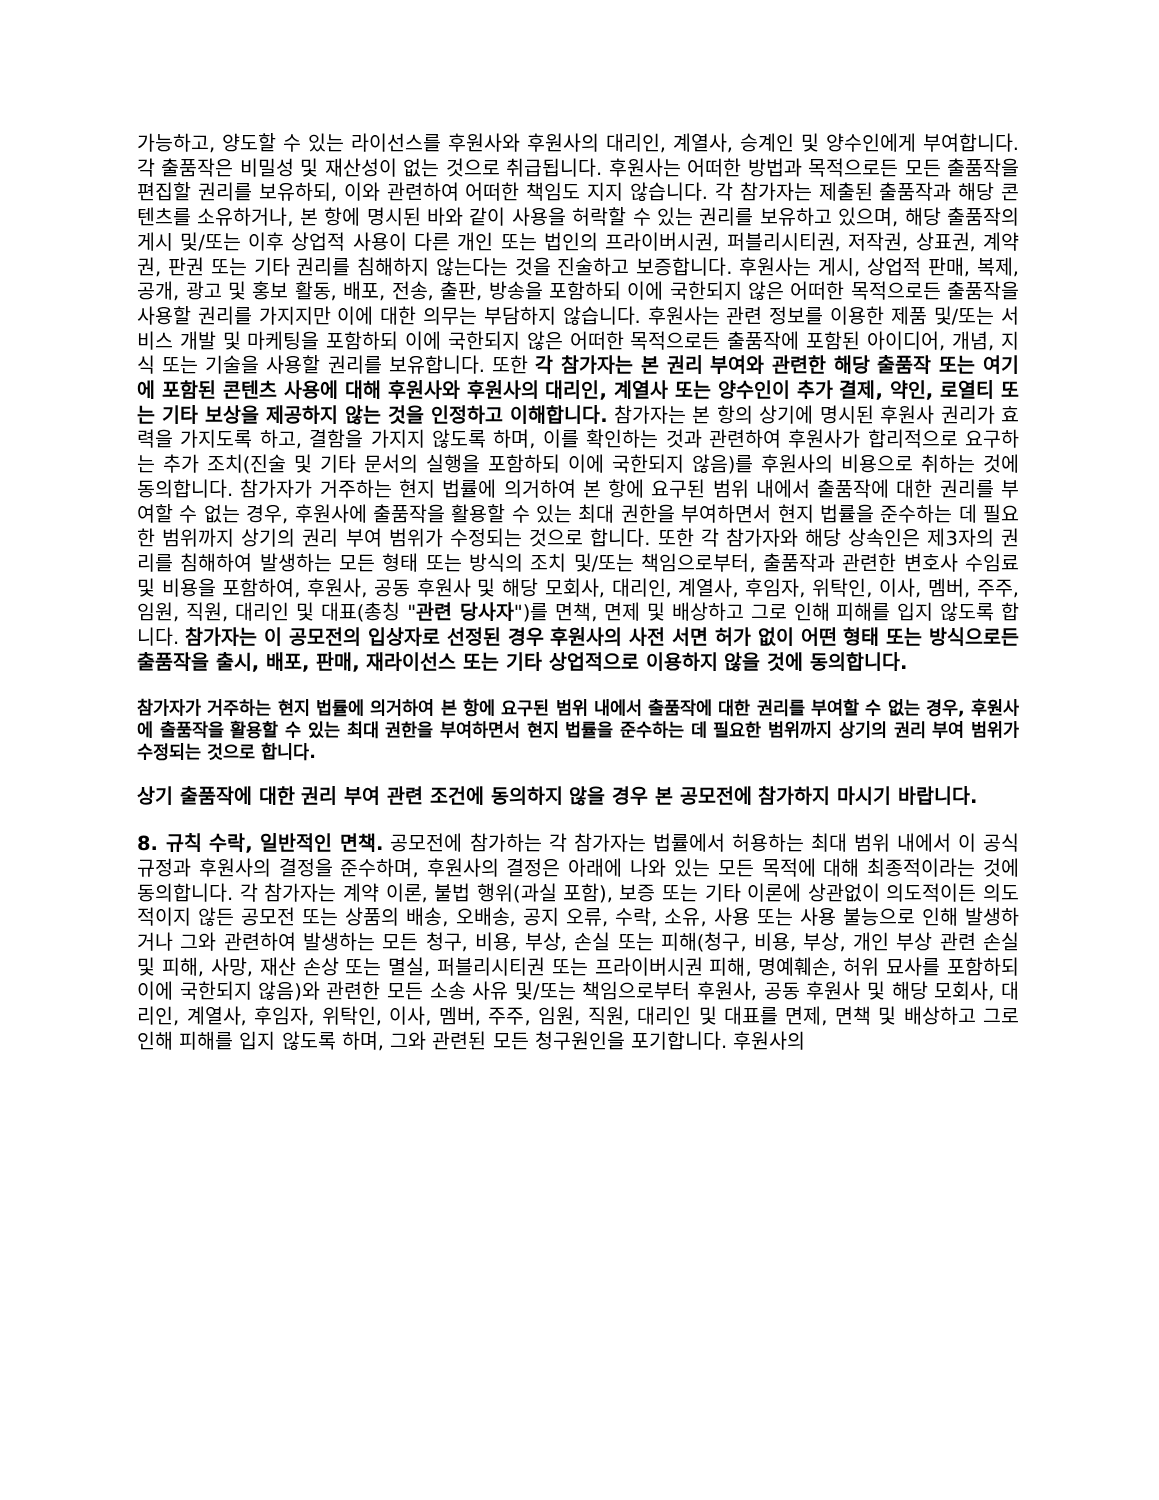가능하고, 양도할 수 있는 라이선스를 후원사와 후원사의 대리인, 계열사, 승계인 및 양수인에게 부여합니다. 각 출품작은 비밀성 및 재산성이 없는 것으로 취급됩니다. 후원사는 어떠한 방법과 목적으로든 모든 출품작을 편집할 권리를 보유하되, 이와 관련하여 어떠한 책임도 지지 않습니다. 각 참가자는 제출된 출품작과 해당 콘텐츠를 소유하거나, 본 항에 명시된 바와 같이 사용을 허락할 수 있는 권리를 보유하고 있으며, 해당 출품작의 게시 및/또는 이후 상업적 사용이 다른 개인 또는 법인의 프라이버시권, 퍼블리시티권, 저작권, 상표권, 계약권, 판권 또는 기타 권리를 침해하지 않는다는 것을 진술하고 보증합니다. 후원사는 게시, 상업적 판매, 복제, 공개, 광고 및 홍보 활동, 배포, 전송, 출판, 방송을 포함하되 이에 국한되지 않은 어떠한 목적으로든 출품작을 사용할 권리를 가지지만 이에 대한 의무는 부담하지 않습니다. 후원사는 관련 정보를 이용한 제품 및/또는 서비스 개발 및 마케팅을 포함하되 이에 국한되지 않은 어떠한 목적으로든 출품작에 포함된 아이디어, 개념, 지식 또는 기술을 사용할 권리를 보유합니다. 또한 각 참가자는 본 권리 부여와 관련한 해당 출품작 또는 여기에 포함된 콘텐츠 사용에 대해 후원사와 후원사의 대리인, 계열사 또는 양수인이 추가 결제, 약인, 로열티 또는 기타 보상을 제공하지 않는 것을 인정하고 이해합니다. 참가자는 본 항의 상기에 명시된 후원사 권리가 효력을 가지도록 하고, 결함을 가지지 않도록 하며, 이를 확인하는 것과 관련하여 후원사가 합리적으로 요구하는 추가 조치(진술 및 기타 문서의 실행을 포함하되 이에 국한되지 않음)를 후원사의 비용으로 취하는 것에 동의합니다. 참가자가 거주하는 현지 법률에 의거하여 본 항에 요구된 범위 내에서 출품작에 대한 권리를 부여할 수 없는 경우, 후원사에 출품작을 활용할 수 있는 최대 권한을 부여하면서 현지 법률을 준수하는 데 필요한 범위까지 상기의 권리 부여 범위가 수정되는 것으로 합니다. 또한 각 참가자와 해당 상속인은 제3자의 권리를 침해하여 발생하는 모든 형태 또는 방식의 조치 및/또는 책임으로부터, 출품작과 관련한 변호사 수임료 및 비용을 포함하여, 후원사, 공동 후원사 및 해당 모회사, 대리인, 계열사, 후임자, 위탁인, 이사, 멤버, 주주, 임원, 직원, 대리인 및 대표(총칭 "관련 당사자")를 면책, 면제 및 배상하고 그로 인해 피해를 입지 않도록 합니다. 참가자는 이 공모전의 입상자로 선정된 경우 후원사의 사전 서면 허가 없이 어떤 형태 또는 방식으로든 출품작을 출시, 배포, 판매, 재라이선스 또는 기타 상업적으로 이용하지 않을 것에 동의합니다.
참가자가 거주하는 현지 법률에 의거하여 본 항에 요구된 범위 내에서 출품작에 대한 권리를 부여할 수 없는 경우, 후원사에 출품작을 활용할 수 있는 최대 권한을 부여하면서 현지 법률을 준수하는 데 필요한 범위까지 상기의 권리 부여 범위가 수정되는 것으로 합니다.
상기 출품작에 대한 권리 부여 관련 조건에 동의하지 않을 경우 본 공모전에 참가하지 마시기 바랍니다.
8. 규칙 수락, 일반적인 면책. 공모전에 참가하는 각 참가자는 법률에서 허용하는 최대 범위 내에서 이 공식 규정과 후원사의 결정을 준수하며, 후원사의 결정은 아래에 나와 있는 모든 목적에 대해 최종적이라는 것에 동의합니다. 각 참가자는 계약 이론, 불법 행위(과실 포함), 보증 또는 기타 이론에 상관없이 의도적이든 의도적이지 않든 공모전 또는 상품의 배송, 오배송, 공지 오류, 수락, 소유, 사용 또는 사용 불능으로 인해 발생하거나 그와 관련하여 발생하는 모든 청구, 비용, 부상, 손실 또는 피해(청구, 비용, 부상, 개인 부상 관련 손실 및 피해, 사망, 재산 손상 또는 멸실, 퍼블리시티권 또는 프라이버시권 피해, 명예훼손, 허위 묘사를 포함하되 이에 국한되지 않음)와 관련한 모든 소송 사유 및/또는 책임으로부터 후원사, 공동 후원사 및 해당 모회사, 대리인, 계열사, 후임자, 위탁인, 이사, 멤버, 주주, 임원, 직원, 대리인 및 대표를 면제, 면책 및 배상하고 그로 인해 피해를 입지 않도록 하며, 그와 관련된 모든 청구원인을 포기합니다. 후원사의